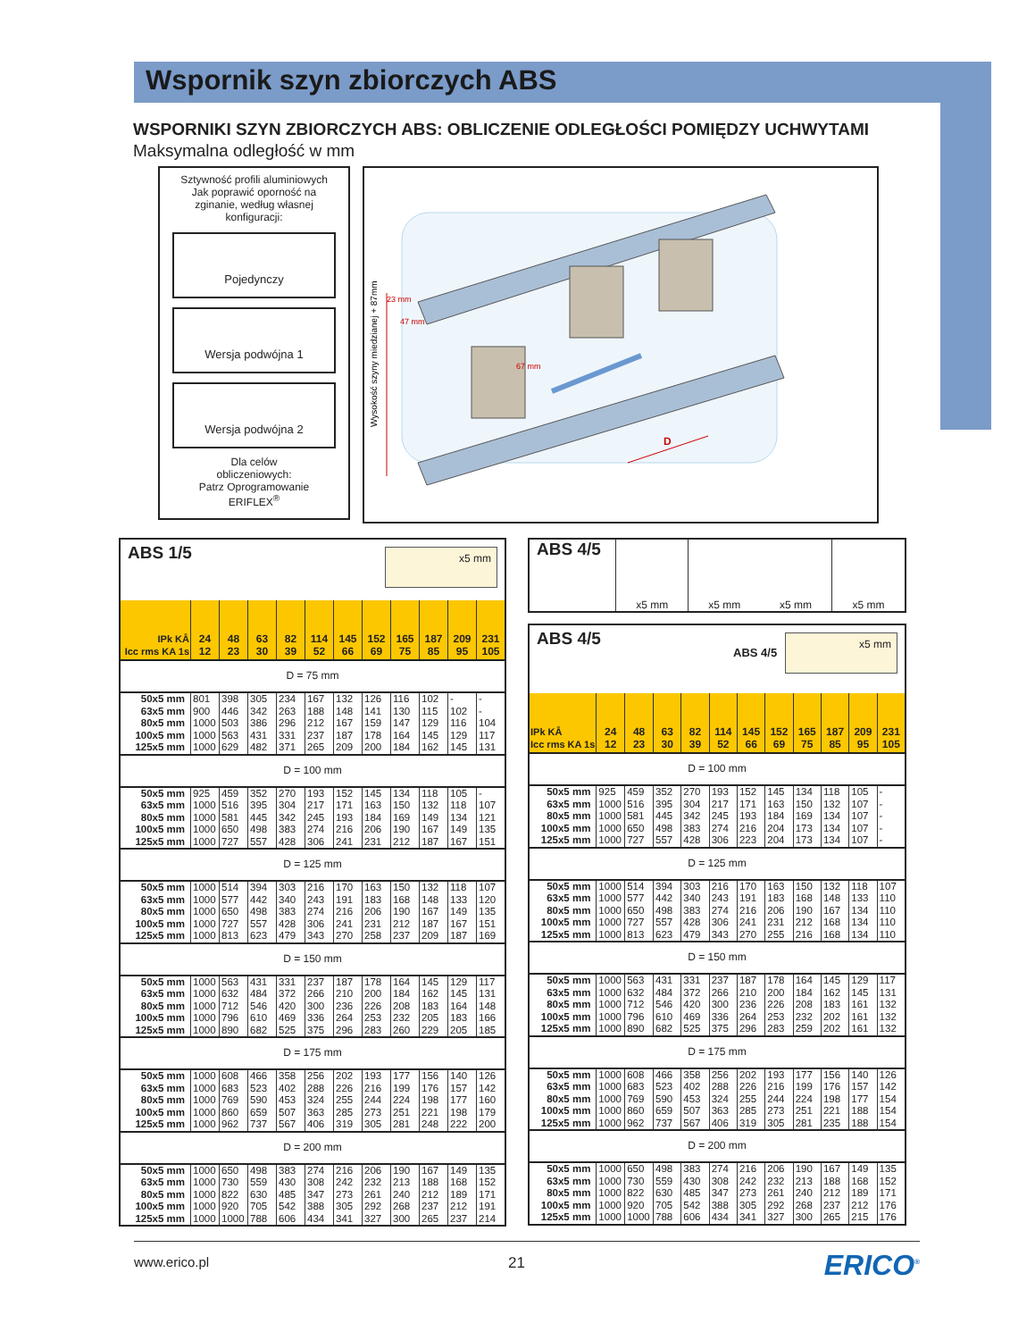Wspornik szyn zbiorczych ABS
WSPORNIKI SZYN ZBIORCZYCH ABS: OBLICZENIE ODLEGŁOŚCI POMIĘDZY UCHWYTAMI
Maksymalna odległość w mm
Sztywność profili aluminiowych
Jak poprawić oporność na
zginanie, według własnej
konfiguracji:
Pojedynczy
Wersja podwójna 1
Wersja podwójna 2
Dla celów
obliczeniowych:
Patrz Oprogramowanie
ERIFLEX<sup>®</sup>
Wysokość szyny miedzianej + 87mm
23 mm
47 mm
67 mm
D
| ABS 1/5 x5 mm | | | | | | | | | | | |
| IPk KÂ Icc rms KA 1s | 24 12 | 48 23 | 63 30 | 82 39 | 114 52 | 145 66 | 152 69 | 165 75 | 187 85 | 209 95 | 231 105 |
| D = 75 mm | | | | | | | | | | | |
| 50x5 mm | 801 | 398 | 305 | 234 | 167 | 132 | 126 | 116 | 102 | - | - |
| 63x5 mm | 900 | 446 | 342 | 263 | 188 | 148 | 141 | 130 | 115 | 102 | - |
| 80x5 mm | 1000 | 503 | 386 | 296 | 212 | 167 | 159 | 147 | 129 | 116 | 104 |
| 100x5 mm | 1000 | 563 | 431 | 331 | 237 | 187 | 178 | 164 | 145 | 129 | 117 |
| 125x5 mm | 1000 | 629 | 482 | 371 | 265 | 209 | 200 | 184 | 162 | 145 | 131 |
| D = 100 mm | | | | | | | | | | | |
| 50x5 mm | 925 | 459 | 352 | 270 | 193 | 152 | 145 | 134 | 118 | 105 | - |
| 63x5 mm | 1000 | 516 | 395 | 304 | 217 | 171 | 163 | 150 | 132 | 118 | 107 |
| 80x5 mm | 1000 | 581 | 445 | 342 | 245 | 193 | 184 | 169 | 149 | 134 | 121 |
| 100x5 mm | 1000 | 650 | 498 | 383 | 274 | 216 | 206 | 190 | 167 | 149 | 135 |
| 125x5 mm | 1000 | 727 | 557 | 428 | 306 | 241 | 231 | 212 | 187 | 167 | 151 |
| D = 125 mm | | | | | | | | | | | |
| 50x5 mm | 1000 | 514 | 394 | 303 | 216 | 170 | 163 | 150 | 132 | 118 | 107 |
| 63x5 mm | 1000 | 577 | 442 | 340 | 243 | 191 | 183 | 168 | 148 | 133 | 120 |
| 80x5 mm | 1000 | 650 | 498 | 383 | 274 | 216 | 206 | 190 | 167 | 149 | 135 |
| 100x5 mm | 1000 | 727 | 557 | 428 | 306 | 241 | 231 | 212 | 187 | 167 | 151 |
| 125x5 mm | 1000 | 813 | 623 | 479 | 343 | 270 | 258 | 237 | 209 | 187 | 169 |
| D = 150 mm | | | | | | | | | | | |
| 50x5 mm | 1000 | 563 | 431 | 331 | 237 | 187 | 178 | 164 | 145 | 129 | 117 |
| 63x5 mm | 1000 | 632 | 484 | 372 | 266 | 210 | 200 | 184 | 162 | 145 | 131 |
| 80x5 mm | 1000 | 712 | 546 | 420 | 300 | 236 | 226 | 208 | 183 | 164 | 148 |
| 100x5 mm | 1000 | 796 | 610 | 469 | 336 | 264 | 253 | 232 | 205 | 183 | 166 |
| 125x5 mm | 1000 | 890 | 682 | 525 | 375 | 296 | 283 | 260 | 229 | 205 | 185 |
| D = 175 mm | | | | | | | | | | | |
| 50x5 mm | 1000 | 608 | 466 | 358 | 256 | 202 | 193 | 177 | 156 | 140 | 126 |
| 63x5 mm | 1000 | 683 | 523 | 402 | 288 | 226 | 216 | 199 | 176 | 157 | 142 |
| 80x5 mm | 1000 | 769 | 590 | 453 | 324 | 255 | 244 | 224 | 198 | 177 | 160 |
| 100x5 mm | 1000 | 860 | 659 | 507 | 363 | 285 | 273 | 251 | 221 | 198 | 179 |
| 125x5 mm | 1000 | 962 | 737 | 567 | 406 | 319 | 305 | 281 | 248 | 222 | 200 |
| D = 200 mm | | | | | | | | | | | |
| 50x5 mm | 1000 | 650 | 498 | 383 | 274 | 216 | 206 | 190 | 167 | 149 | 135 |
| 63x5 mm | 1000 | 730 | 559 | 430 | 308 | 242 | 232 | 213 | 188 | 168 | 152 |
| 80x5 mm | 1000 | 822 | 630 | 485 | 347 | 273 | 261 | 240 | 212 | 189 | 171 |
| 100x5 mm | 1000 | 920 | 705 | 542 | 388 | 305 | 292 | 268 | 237 | 212 | 191 |
| 125x5 mm | 1000 | 1000 | 788 | 606 | 434 | 341 | 327 | 300 | 265 | 237 | 214 |
| ABS 4/5 | x5 mm | x5 mm | x5 mm | x5 mm |
| ABS 4/5 x5 mm ABS 4/5 | | | | | | | | | | | |
| IPk KÂ Icc rms KA 1s | 24 12 | 48 23 | 63 30 | 82 39 | 114 52 | 145 66 | 152 69 | 165 75 | 187 85 | 209 95 | 231 105 |
| D = 100 mm | | | | | | | | | | | |
| 50x5 mm | 925 | 459 | 352 | 270 | 193 | 152 | 145 | 134 | 118 | 105 | - |
| 63x5 mm | 1000 | 516 | 395 | 304 | 217 | 171 | 163 | 150 | 132 | 107 | - |
| 80x5 mm | 1000 | 581 | 445 | 342 | 245 | 193 | 184 | 169 | 134 | 107 | - |
| 100x5 mm | 1000 | 650 | 498 | 383 | 274 | 216 | 204 | 173 | 134 | 107 | - |
| 125x5 mm | 1000 | 727 | 557 | 428 | 306 | 223 | 204 | 173 | 134 | 107 | - |
| D = 125 mm | | | | | | | | | | | |
| 50x5 mm | 1000 | 514 | 394 | 303 | 216 | 170 | 163 | 150 | 132 | 118 | 107 |
| 63x5 mm | 1000 | 577 | 442 | 340 | 243 | 191 | 183 | 168 | 148 | 133 | 110 |
| 80x5 mm | 1000 | 650 | 498 | 383 | 274 | 216 | 206 | 190 | 167 | 134 | 110 |
| 100x5 mm | 1000 | 727 | 557 | 428 | 306 | 241 | 231 | 212 | 168 | 134 | 110 |
| 125x5 mm | 1000 | 813 | 623 | 479 | 343 | 270 | 255 | 216 | 168 | 134 | 110 |
| D = 150 mm | | | | | | | | | | | |
| 50x5 mm | 1000 | 563 | 431 | 331 | 237 | 187 | 178 | 164 | 145 | 129 | 117 |
| 63x5 mm | 1000 | 632 | 484 | 372 | 266 | 210 | 200 | 184 | 162 | 145 | 131 |
| 80x5 mm | 1000 | 712 | 546 | 420 | 300 | 236 | 226 | 208 | 183 | 161 | 132 |
| 100x5 mm | 1000 | 796 | 610 | 469 | 336 | 264 | 253 | 232 | 202 | 161 | 132 |
| 125x5 mm | 1000 | 890 | 682 | 525 | 375 | 296 | 283 | 259 | 202 | 161 | 132 |
| D = 175 mm | | | | | | | | | | | |
| 50x5 mm | 1000 | 608 | 466 | 358 | 256 | 202 | 193 | 177 | 156 | 140 | 126 |
| 63x5 mm | 1000 | 683 | 523 | 402 | 288 | 226 | 216 | 199 | 176 | 157 | 142 |
| 80x5 mm | 1000 | 769 | 590 | 453 | 324 | 255 | 244 | 224 | 198 | 177 | 154 |
| 100x5 mm | 1000 | 860 | 659 | 507 | 363 | 285 | 273 | 251 | 221 | 188 | 154 |
| 125x5 mm | 1000 | 962 | 737 | 567 | 406 | 319 | 305 | 281 | 235 | 188 | 154 |
| D = 200 mm | | | | | | | | | | | |
| 50x5 mm | 1000 | 650 | 498 | 383 | 274 | 216 | 206 | 190 | 167 | 149 | 135 |
| 63x5 mm | 1000 | 730 | 559 | 430 | 308 | 242 | 232 | 213 | 188 | 168 | 152 |
| 80x5 mm | 1000 | 822 | 630 | 485 | 347 | 273 | 261 | 240 | 212 | 189 | 171 |
| 100x5 mm | 1000 | 920 | 705 | 542 | 388 | 305 | 292 | 268 | 237 | 212 | 176 |
| 125x5 mm | 1000 | 1000 | 788 | 606 | 434 | 341 | 327 | 300 | 265 | 215 | 176 |
www.erico.pl 21 ERICO<sup>®</sup>